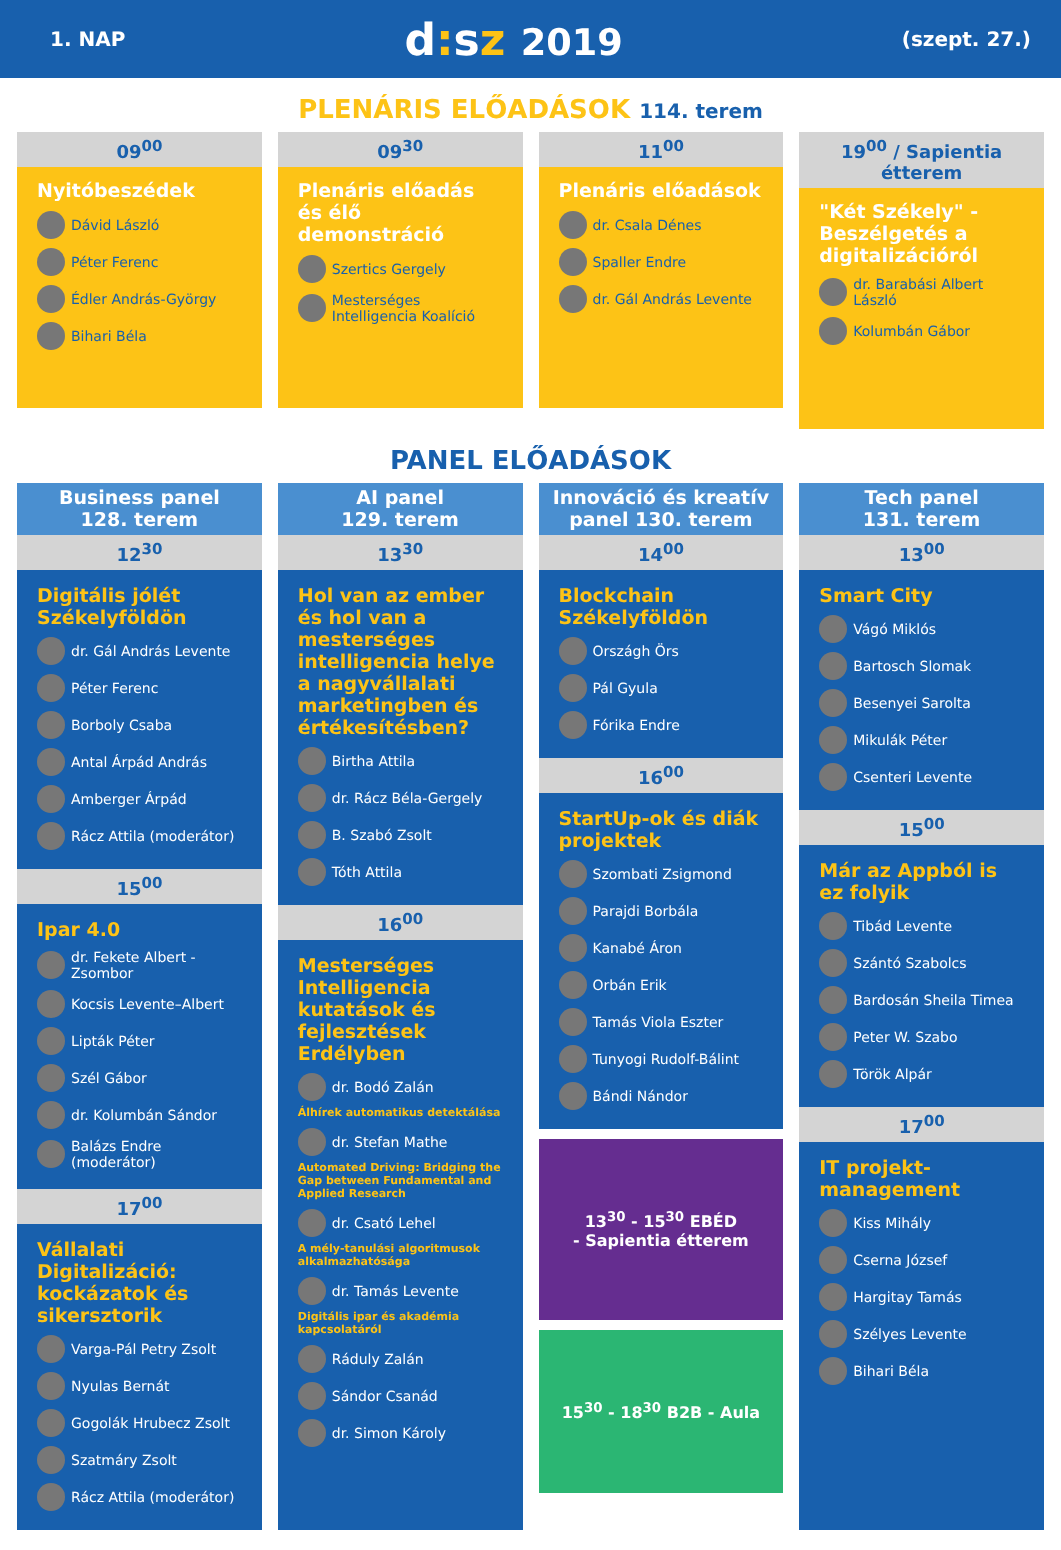1. NAP
d: sz 2019
(szept. 27.)
PLENÁRIS ELŐADÁSOK 114. terem
09<sup>00</sup>
Nyitóbeszédek
Dávid László
Péter Ferenc
Édler András-György
Bihari Béla
09<sup>30</sup>
Plenáris előadás és élő demonstráció
Szertics Gergely
Mesterséges Intelligencia Koalíció
11<sup>00</sup>
Plenáris előadások
dr. Csala Dénes
Spaller Endre
dr. Gál András Levente
19<sup>00</sup> / Sapientia étterem
"Két Székely" - Beszélgetés a digitalizációról
dr. Barabási Albert László
Kolumbán Gábor
PANEL ELŐADÁSOK
Business panel
128. terem
12<sup>30</sup>
Digitális jólét Székelyföldön
dr. Gál András Levente
Péter Ferenc
Borboly Csaba
Antal Árpád András
Amberger Árpád
Rácz Attila (moderátor)
15<sup>00</sup>
Ipar 4.0
dr. Fekete Albert - Zsombor
Kocsis Levente–Albert
Lipták Péter
Szél Gábor
dr. Kolumbán Sándor
Balázs Endre (moderátor)
17<sup>00</sup>
Vállalati Digitalizáció: kockázatok és sikersztorik
Varga-Pál Petry Zsolt
Nyulas Bernát
Gogolák Hrubecz Zsolt
Szatmáry Zsolt
Rácz Attila (moderátor)
AI panel
129. terem
13<sup>30</sup>
Hol van az ember és hol van a mesterséges intelligencia helye a nagyvállalati marketingben és értékesítésben?
Birtha Attila
dr. Rácz Béla-Gergely
B. Szabó Zsolt
Tóth Attila
16<sup>00</sup>
Mesterséges Intelligencia kutatások és fejlesztések Erdélyben
dr. Bodó Zalán
Álhírek automatikus detektálása
dr. Stefan Mathe
Automated Driving: Bridging the Gap between Fundamental and Applied Research
dr. Csató Lehel
A mély-tanulási algoritmusok alkalmazhatósága
dr. Tamás Levente
Digitális ipar és akadémia kapcsolatáról
Ráduly Zalán
Sándor Csanád
dr. Simon Károly
Innováció és kreatív panel 130. terem
14<sup>00</sup>
Blockchain Székelyföldön
Országh Örs
Pál Gyula
Fórika Endre
16<sup>00</sup>
StartUp-ok és diák projektek
Szombati Zsigmond
Parajdi Borbála
Kanabé Áron
Orbán Erik
Tamás Viola Eszter
Tunyogi Rudolf-Bálint
Bándi Nándor
13<sup>30</sup> - 15<sup>30</sup> EBÉD
- Sapientia étterem
15<sup>30</sup> - 18<sup>30</sup> B2B - Aula
Tech panel
131. terem
13<sup>00</sup>
Smart City
Vágó Miklós
Bartosch Slomak
Besenyei Sarolta
Mikulák Péter
Csenteri Levente
15<sup>00</sup>
Már az Appból is ez folyik
Tibád Levente
Szántó Szabolcs
Bardosán Sheila Timea
Peter W. Szabo
Török Alpár
17<sup>00</sup>
IT projekt-management
Kiss Mihály
Cserna József
Hargitay Tamás
Szélyes Levente
Bihari Béla